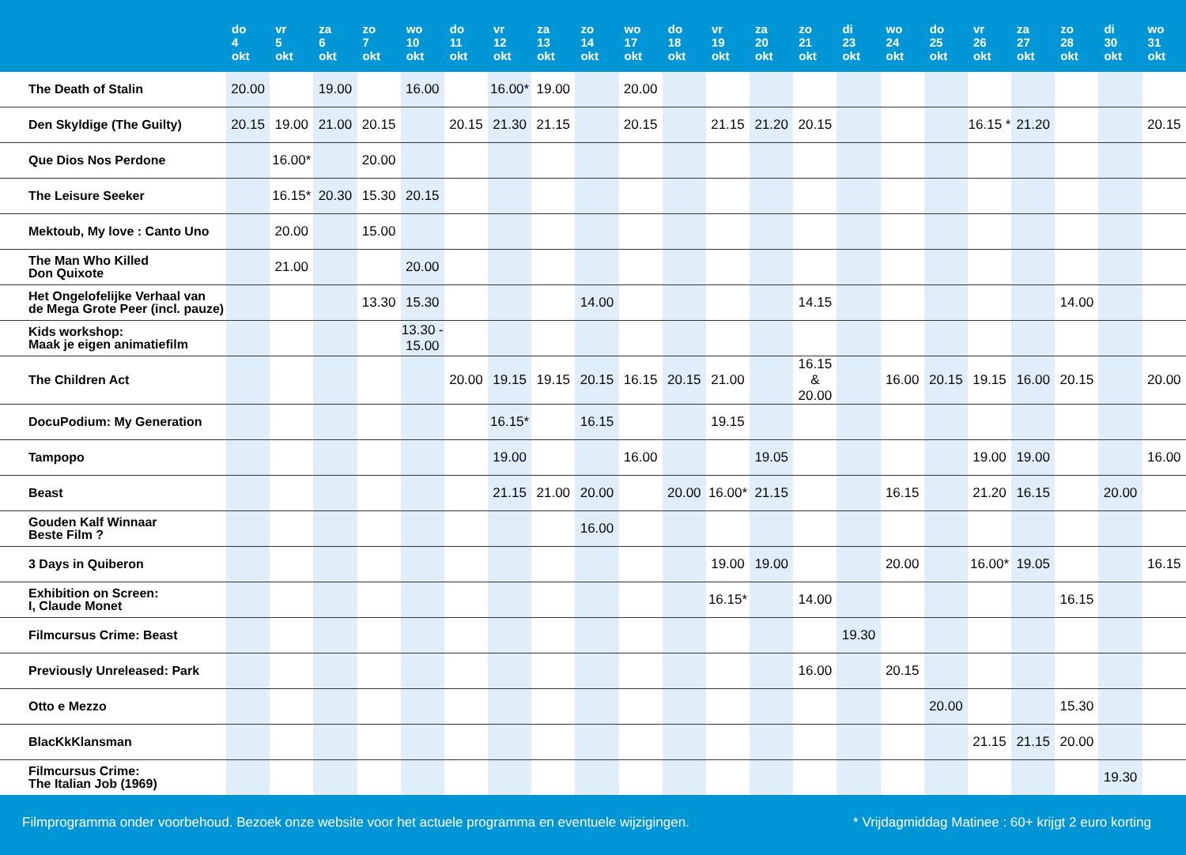| | do 4 okt | vr 5 okt | za 6 okt | zo 7 okt | wo 10 okt | do 11 okt | vr 12 okt | za 13 okt | zo 14 okt | wo 17 okt | do 18 okt | vr 19 okt | za 20 okt | zo 21 okt | di 23 okt | wo 24 okt | do 25 okt | vr 26 okt | za 27 okt | zo 28 okt | di 30 okt | wo 31 okt |
| --- | --- | --- | --- | --- | --- | --- | --- | --- | --- | --- | --- | --- | --- | --- | --- | --- | --- | --- | --- | --- | --- | --- |
| The Death of Stalin | 20.00 | | 19.00 | | 16.00 | | 16.00* | 19.00 | | 20.00 | | | | | | | | | | | | |
| Den Skyldige (The Guilty) | 20.15 | 19.00 | 21.00 | 20.15 | | 20.15 | 21.30 | 21.15 | | 20.15 | | 21.15 | 21.20 | 20.15 | | | | 16.15 * | 21.20 | | | 20.15 |
| Que Dios Nos Perdone | | 16.00* | | 20.00 | | | | | | | | | | | | | | | | | | |
| The Leisure Seeker | | 16.15* | 20.30 | 15.30 | 20.15 | | | | | | | | | | | | | | | | | |
| Mektoub, My love : Canto Uno | | 20.00 | | 15.00 | | | | | | | | | | | | | | | | | | |
| The Man Who Killed Don Quixote | | 21.00 | | | 20.00 | | | | | | | | | | | | | | | | | |
| Het Ongelofelijke Verhaal van de Mega Grote Peer (incl. pauze) | | | | 13.30 | 15.30 | | | | 14.00 | | | | | 14.15 | | | | | | 14.00 | | |
| Kids workshop: Maak je eigen animatiefilm | | | | | 13.30 - 15.00 | | | | | | | | | | | | | | | | | |
| The Children Act | | | | | | 20.00 | 19.15 | 19.15 | 20.15 | 16.15 | 20.15 | 21.00 | | 16.15 & 20.00 | | 16.00 | 20.15 | 19.15 | 16.00 | 20.15 | | 20.00 |
| DocuPodium: My Generation | | | | | | | 16.15* | | 16.15 | | | 19.15 | | | | | | | | | | |
| Tampopo | | | | | | | 19.00 | | | 16.00 | | | 19.05 | | | | | 19.00 | 19.00 | | | 16.00 |
| Beast | | | | | | | 21.15 | 21.00 | 20.00 | | 20.00 | 16.00* | 21.15 | | | 16.15 | | 21.20 | 16.15 | | 20.00 | |
| Gouden Kalf Winnaar Beste Film ? | | | | | | | | | 16.00 | | | | | | | | | | | | | |
| 3 Days in Quiberon | | | | | | | | | | | | 19.00 | 19.00 | | | 20.00 | | 16.00* | 19.05 | | | 16.15 |
| Exhibition on Screen: I, Claude Monet | | | | | | | | | | | | 16.15* | | 14.00 | | | | | | 16.15 | | |
| Filmcursus Crime: Beast | | | | | | | | | | | | | | | 19.30 | | | | | | | |
| Previously Unreleased: Park | | | | | | | | | | | | | | 16.00 | | 20.15 | | | | | | |
| Otto e Mezzo | | | | | | | | | | | | | | | | | 20.00 | | | 15.30 | | |
| BlacKkKlansman | | | | | | | | | | | | | | | | | | 21.15 | 21.15 | 20.00 | | |
| Filmcursus Crime: The Italian Job (1969) | | | | | | | | | | | | | | | | | | | | | 19.30 | |
Filmprogramma onder voorbehoud. Bezoek onze website voor het actuele programma en eventuele wijzigingen. * Vrijdagmiddag Matinee : 60+ krijgt 2 euro korting